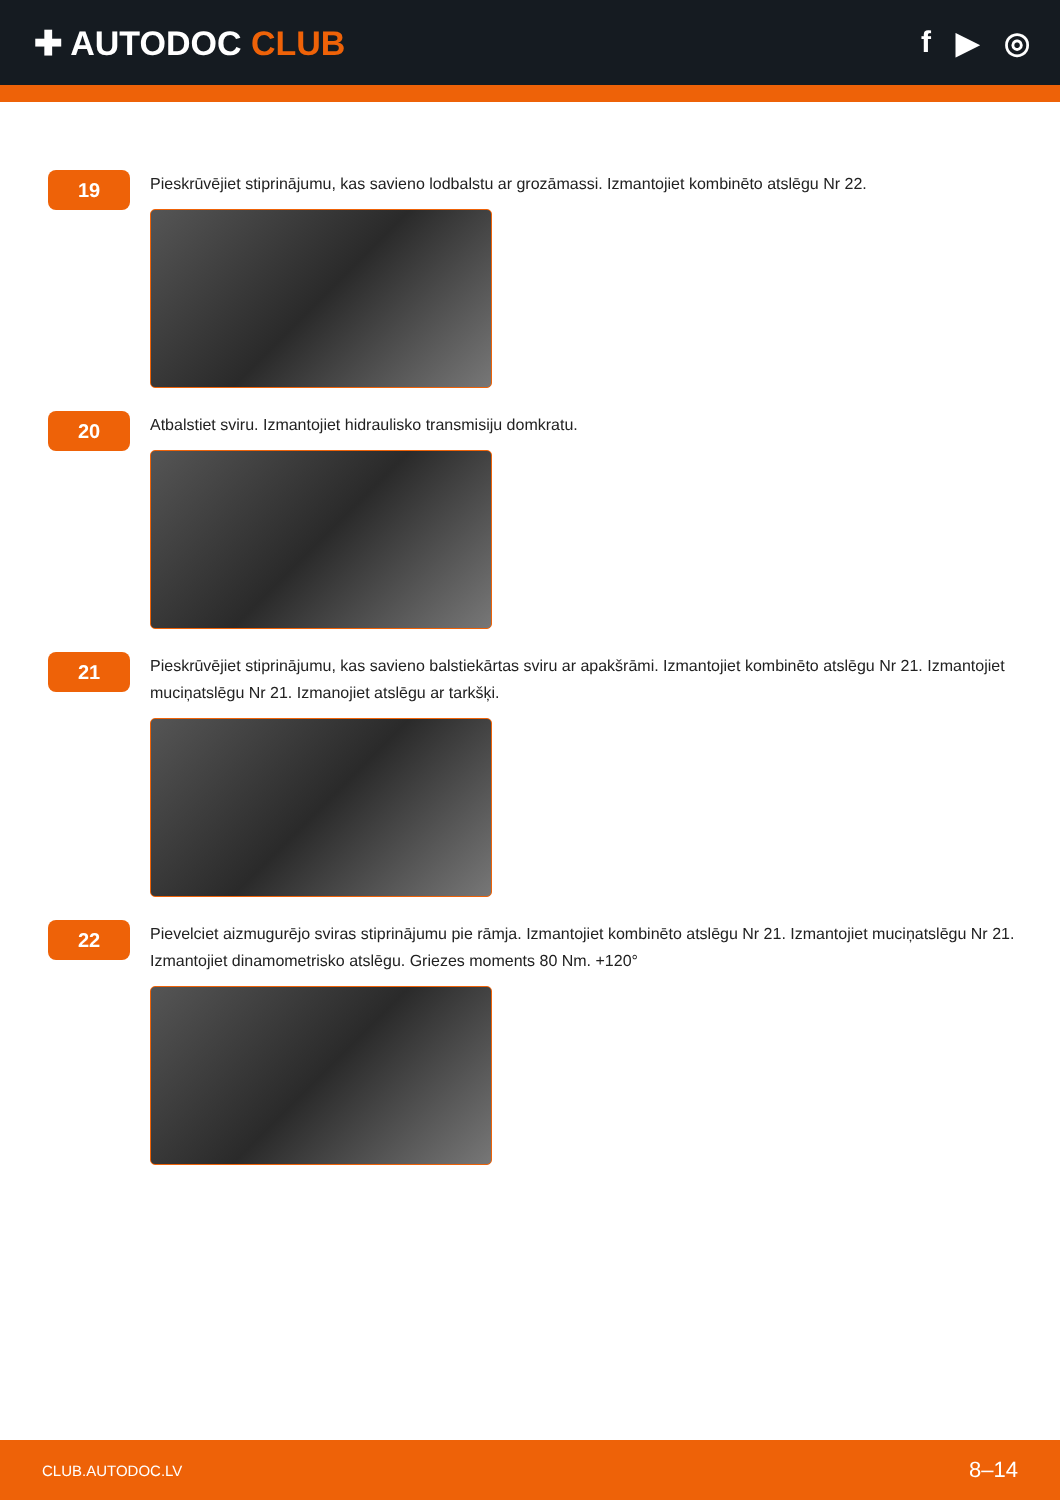✚ AUTODOC CLUB f ▶ ◎
19
Pieskrūvējiet stiprinājumu, kas savieno lodbalstu ar grozāmassi. Izmantojiet kombinēto atslēgu Nr 22.
20
Atbalstiet sviru. Izmantojiet hidraulisko transmisiju domkratu.
21
Pieskrūvējiet stiprinājumu, kas savieno balstiekārtas sviru ar apakšrāmi. Izmantojiet kombinēto atslēgu Nr 21. Izmantojiet muciņatslēgu Nr 21. Izmanojiet atslēgu ar tarkšķi.
22
Pievelciet aizmugurējo sviras stiprinājumu pie rāmja. Izmantojiet kombinēto atslēgu Nr 21. Izmantojiet muciņatslēgu Nr 21. Izmantojiet dinamometrisko atslēgu. Griezes moments 80 Nm. +120°
CLUB.AUTODOC.LV 8–14